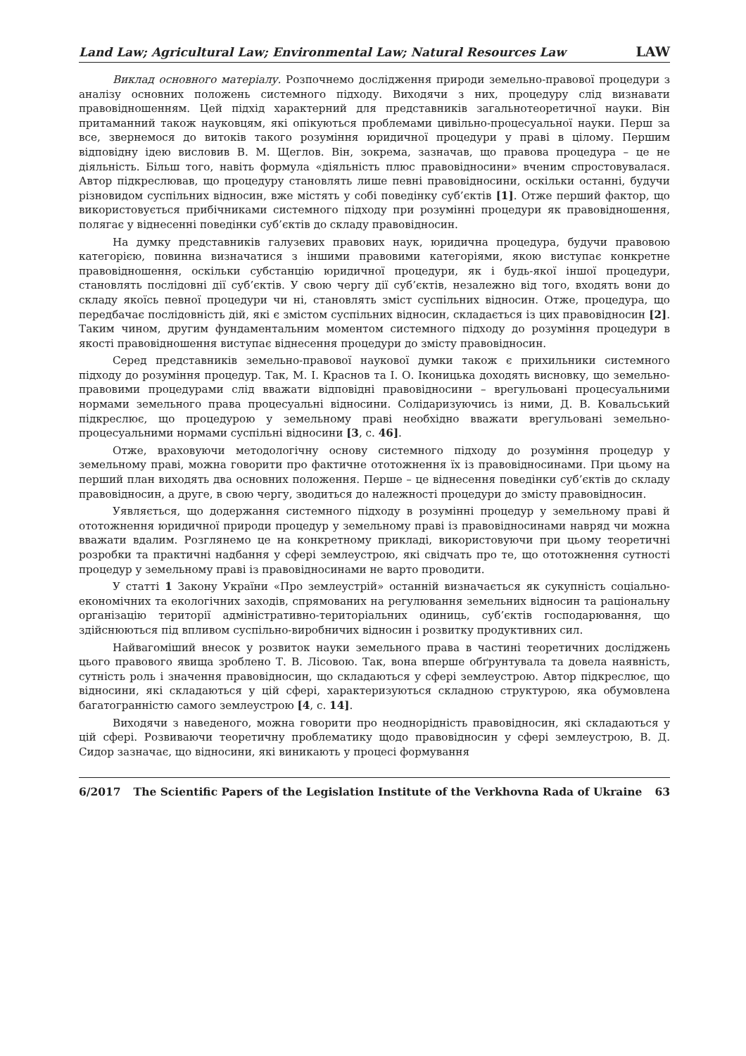Land Law; Agricultural Law; Environmental Law; Natural Resources Law LAW
Виклад основного матеріалу. Розпочнемо дослідження природи земельно-правової процедури з аналізу основних положень системного підходу. Виходячи з них, процедуру слід визнавати правовідношенням. Цей підхід характерний для представників загальнотеоретичної науки. Він притаманний також науковцям, які опікуються проблемами цивільно-процесуальної науки. Перш за все, звернемося до витоків такого розуміння юридичної процедури у праві в цілому. Першим відповідну ідею висловив В. М. Щеглов. Він, зокрема, зазначав, що правова процедура – це не діяльність. Більш того, навіть формула «діяльність плюс правовідносини» вченим спростовувалася. Автор підкреслював, що процедуру становлять лише певні правовідносини, оскільки останні, будучи різновидом суспільних відносин, вже містять у собі поведінку суб’єктів [1]. Отже перший фактор, що використовується прибічниками системного підходу при розумінні процедури як правовідношення, полягає у віднесенні поведінки суб’єктів до складу правовідносин.
На думку представників галузевих правових наук, юридична процедура, будучи правовою категорією, повинна визначатися з іншими правовими категоріями, якою виступає конкретне правовідношення, оскільки субстанцію юридичної процедури, як і будь-якої іншої процедури, становлять послідовні дії суб’єктів. У свою чергу дії суб’єктів, незалежно від того, входять вони до складу якоїсь певної процедури чи ні, становлять зміст суспільних відносин. Отже, процедура, що передбачає послідовність дій, які є змістом суспільних відносин, складається із цих правовідносин [2]. Таким чином, другим фундаментальним моментом системного підходу до розуміння процедури в якості правовідношення виступає віднесення процедури до змісту правовідносин.
Серед представників земельно-правової наукової думки також є прихильники системного підходу до розуміння процедур. Так, М. І. Краснов та І. О. Іконицька доходять висновку, що земельно-правовими процедурами слід вважати відповідні правовідносини – врегульовані процесуальними нормами земельного права процесуальні відносини. Солідаризуючись із ними, Д. В. Ковальський підкреслює, що процедурою у земельному праві необхідно вважати врегульовані земельно-процесуальними нормами суспільні відносини [3, с. 46].
Отже, враховуючи методологічну основу системного підходу до розуміння процедур у земельному праві, можна говорити про фактичне ототожнення їх із правовідносинами. При цьому на перший план виходять два основних положення. Перше – це віднесення поведінки суб’єктів до складу правовідносин, а друге, в свою чергу, зводиться до належності процедури до змісту правовідносин.
Уявляється, що додержання системного підходу в розумінні процедур у земельному праві й ототожнення юридичної природи процедур у земельному праві із правовідносинами навряд чи можна вважати вдалим. Розглянемо це на конкретному прикладі, використовуючи при цьому теоретичні розробки та практичні надбання у сфері землеустрою, які свідчать про те, що ототожнення сутності процедур у земельному праві із правовідносинами не варто проводити.
У статті 1 Закону України «Про землеустрій» останній визначається як сукупність соціально-економічних та екологічних заходів, спрямованих на регулювання земельних відносин та раціональну організацію території адміністративно-територіальних одиниць, суб’єктів господарювання, що здійснюються під впливом суспільно-виробничих відносин і розвитку продуктивних сил.
Найвагоміший внесок у розвиток науки земельного права в частині теоретичних досліджень цього правового явища зроблено Т. В. Лісовою. Так, вона вперше обґрунтувала та довела наявність, сутність роль і значення правовідносин, що складаються у сфері землеустрою. Автор підкреслює, що відносини, які складаються у цій сфері, характеризуються складною структурою, яка обумовлена багатогранністю самого землеустрою [4, с. 14].
Виходячи з наведеного, можна говорити про неоднорідність правовідносин, які складаються у цій сфері. Розвиваючи теоретичну проблематику щодо правовідносин у сфері землеустрою, В. Д. Сидор зазначає, що відносини, які виникають у процесі формування
6/2017 The Scientific Papers of the Legislation Institute of the Verkhovna Rada of Ukraine 63